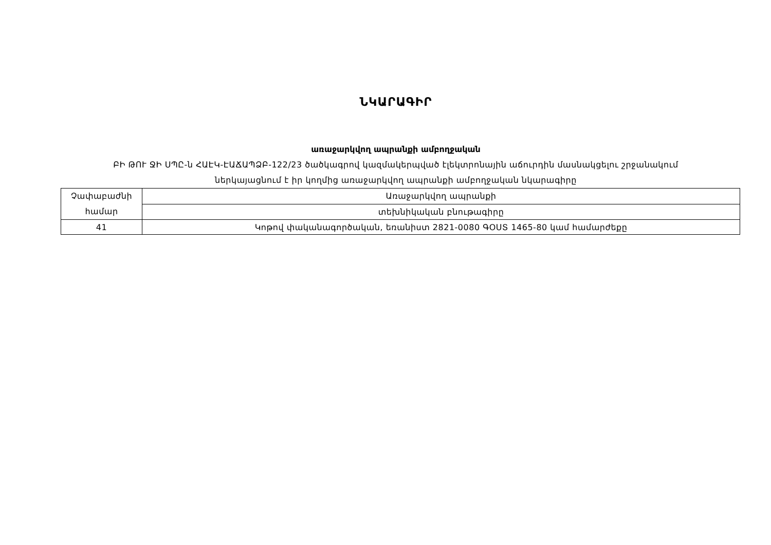ՆԿԱՐԱԳԻՐ
առաջարկվող ապրանքի ամբողջական
ԲԻ ԹՈՒ ՋԻ ՍՊԸ-ն ՀԱԷԿ-ԷԱՃԱՊՁԲ-122/23 ծածկագրով կազմակերպված էլեկտրոնային աճուրդին մասնակցելու շրջանակում
ներկայացնում է իր կողմից առաջարկվող ապրանքի ամբողջական նկարագիրը
| Չափաբաժնի համար | Առաջարկվող ապրանքի |
| | տեխնիկական բնութագիրը |
| 41 | Կոթով փականագործական, եռանիստ 2821-0080 ԳՕՍՏ 1465-80 կամ համարժեքը |